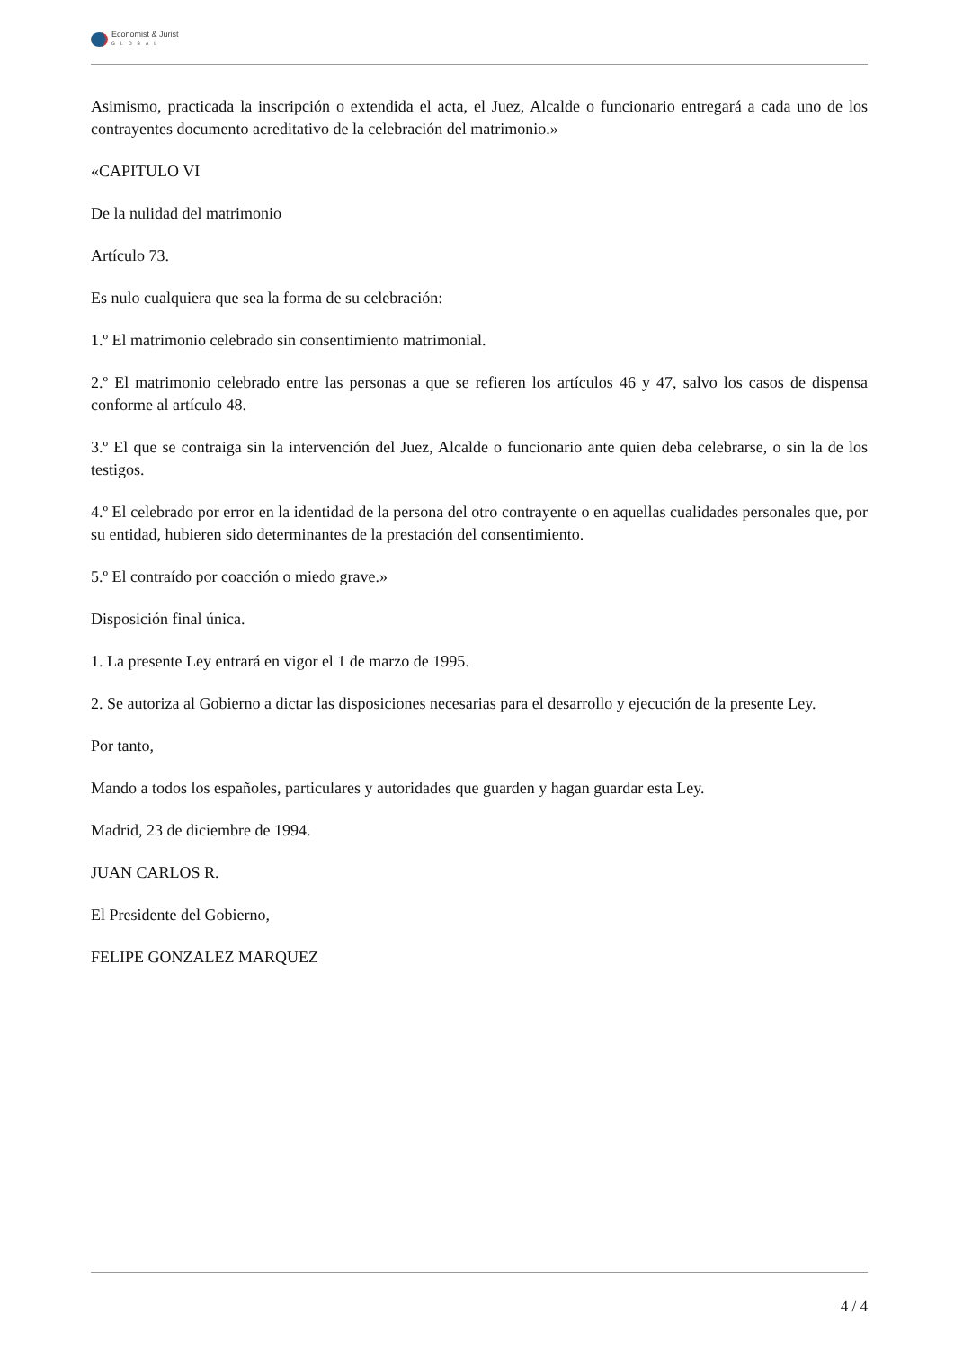Economist & Jurist
GLOBAL
Asimismo, practicada la inscripción o extendida el acta, el Juez, Alcalde o funcionario entregará a cada uno de los contrayentes documento acreditativo de la celebración del matrimonio.»
«CAPITULO VI
De la nulidad del matrimonio
Artículo 73.
Es nulo cualquiera que sea la forma de su celebración:
1.º El matrimonio celebrado sin consentimiento matrimonial.
2.º El matrimonio celebrado entre las personas a que se refieren los artículos 46 y 47, salvo los casos de dispensa conforme al artículo 48.
3.º El que se contraiga sin la intervención del Juez, Alcalde o funcionario ante quien deba celebrarse, o sin la de los testigos.
4.º El celebrado por error en la identidad de la persona del otro contrayente o en aquellas cualidades personales que, por su entidad, hubieren sido determinantes de la prestación del consentimiento.
5.º El contraído por coacción o miedo grave.»
Disposición final única.
1. La presente Ley entrará en vigor el 1 de marzo de 1995.
2. Se autoriza al Gobierno a dictar las disposiciones necesarias para el desarrollo y ejecución de la presente Ley.
Por tanto,
Mando a todos los españoles, particulares y autoridades que guarden y hagan guardar esta Ley.
Madrid, 23 de diciembre de 1994.
JUAN CARLOS R.
El Presidente del Gobierno,
FELIPE GONZALEZ MARQUEZ
4 / 4